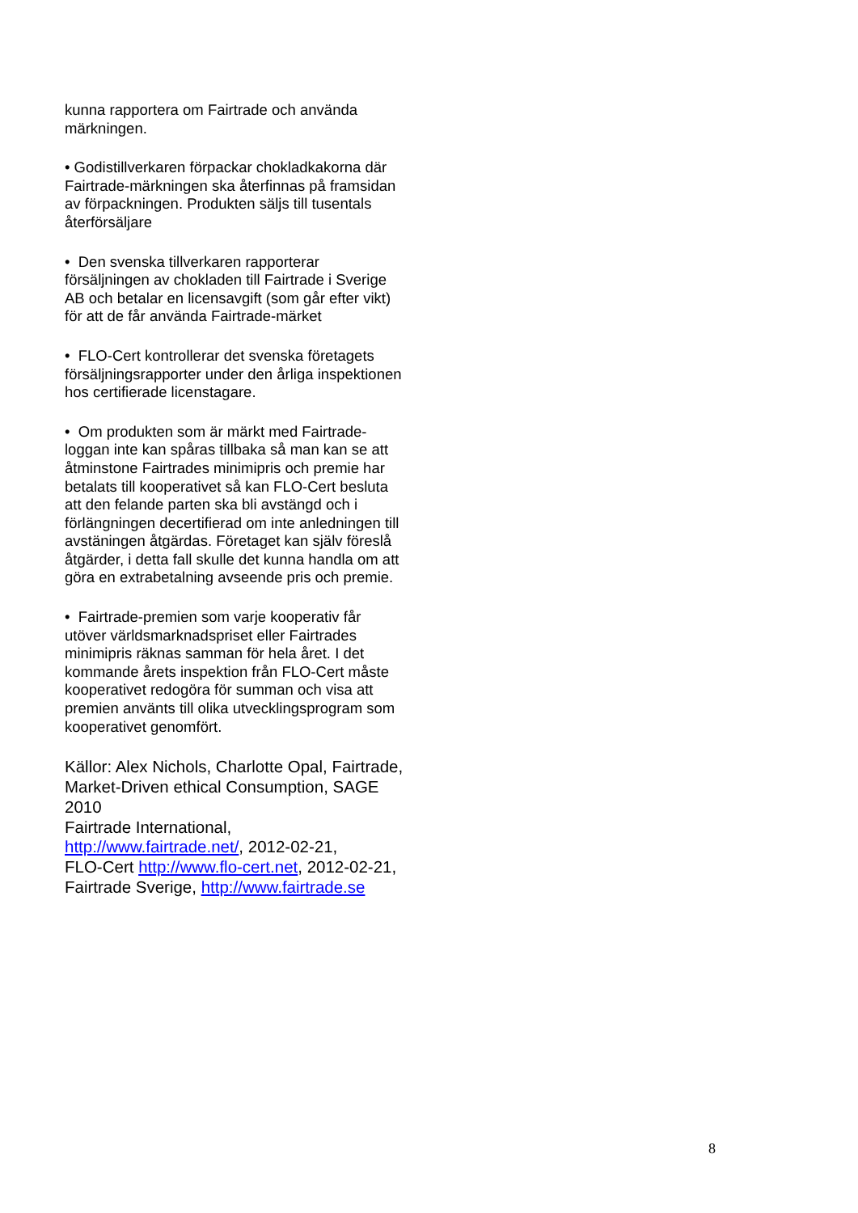kunna rapportera om Fairtrade och använda märkningen.
• Godistillverkaren förpackar chokladkakorna där Fairtrade-märkningen ska återfinnas på framsidan av förpackningen. Produkten säljs till tusentals återförsäljare
• Den svenska tillverkaren rapporterar försäljningen av chokladen till Fairtrade i Sverige AB och betalar en licensavgift (som går efter vikt) för att de får använda Fairtrade-märket
• FLO-Cert kontrollerar det svenska företagets försäljningsrapporter under den årliga inspektionen hos certifierade licenstagare.
• Om produkten som är märkt med Fairtrade-loggan inte kan spåras tillbaka så man kan se att åtminstone Fairtrades minimipris och premie har betalats till kooperativet så kan FLO-Cert besluta att den felande parten ska bli avstängd och i förlängningen decertifierad om inte anledningen till avstäningen åtgärdas. Företaget kan själv föreslå åtgärder, i detta fall skulle det kunna handla om att göra en extrabetalning avseende pris och premie.
• Fairtrade-premien som varje kooperativ får utöver världsmarknadspriset eller Fairtrades minimipris räknas samman för hela året. I det kommande årets inspektion från FLO-Cert måste kooperativet redogöra för summan och visa att premien använts till olika utvecklingsprogram som kooperativet genomfört.
Källor: Alex Nichols, Charlotte Opal, Fairtrade, Market-Driven ethical Consumption, SAGE 2010
Fairtrade International, http://www.fairtrade.net/, 2012-02-21,
FLO-Cert http://www.flo-cert.net, 2012-02-21,
Fairtrade Sverige, http://www.fairtrade.se
8